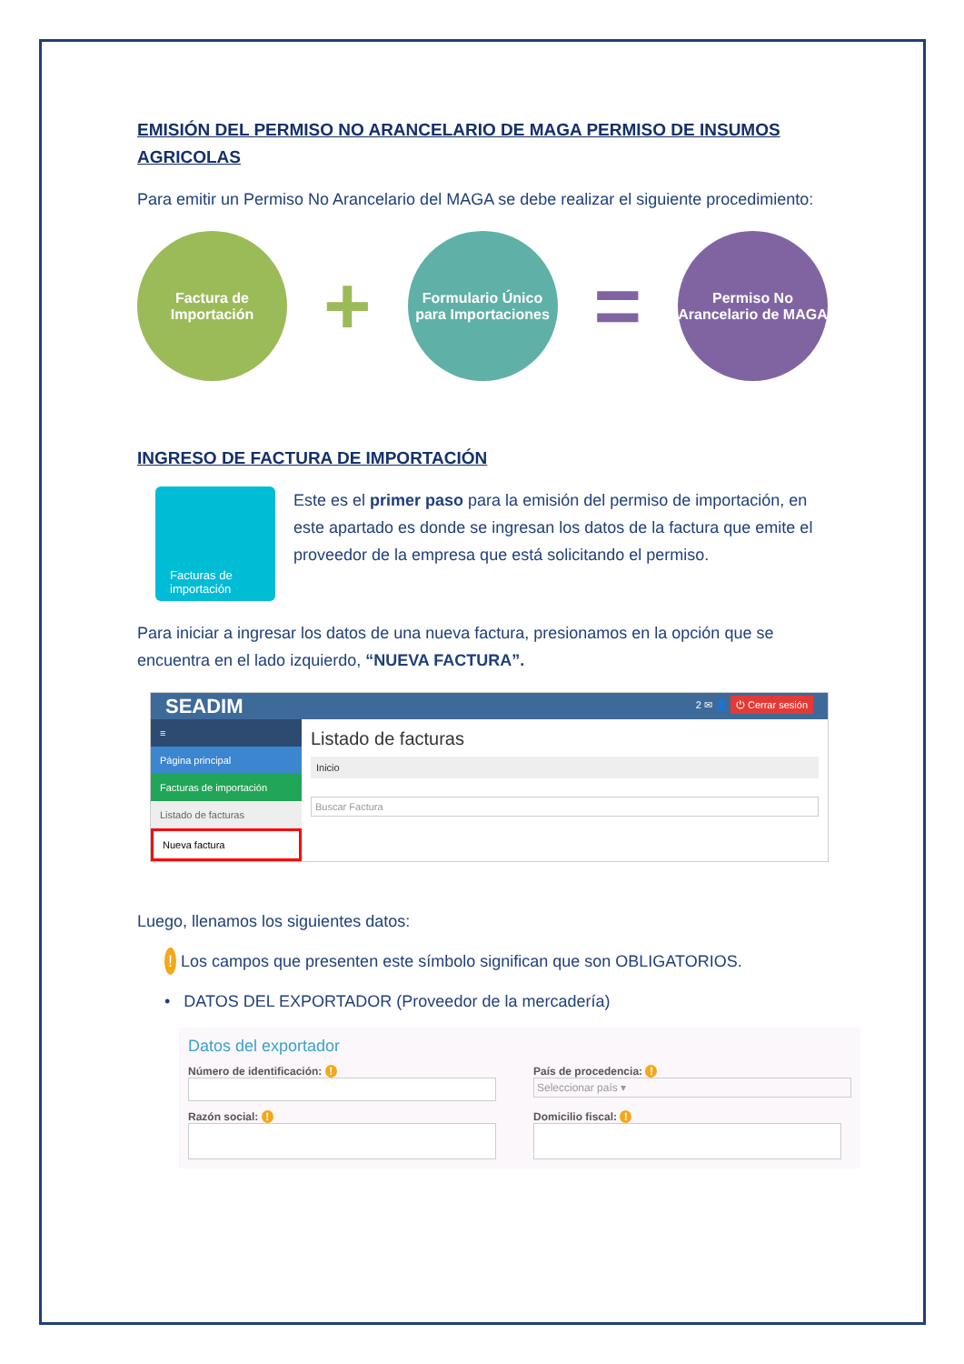EMISIÓN DEL PERMISO NO ARANCELARIO DE MAGA PERMISO DE INSUMOS AGRICOLAS
Para emitir un Permiso No Arancelario del MAGA se debe realizar el siguiente procedimiento:
Factura de Importación
+
Formulario Único para Importaciones
=
Permiso No Arancelario de MAGA
INGRESO DE FACTURA DE IMPORTACIÓN
Facturas de importación
Este es el primer paso para la emisión del permiso de importación, en este apartado es donde se ingresan los datos de la factura que emite el proveedor de la empresa que está solicitando el permiso.
Para iniciar a ingresar los datos de una nueva factura, presionamos en la opción que se encuentra en el lado izquierdo, “NUEVA FACTURA”.
SEADIM 2 ✉ 👤 ⏻ Cerrar sesión
≡
Página principal
Facturas de importación
Listado de facturas
Nueva factura
Listado de facturas
Inicio
Buscar Factura
Luego, llenamos los siguientes datos:
! Los campos que presenten este símbolo significan que son OBLIGATORIOS.
• DATOS DEL EXPORTADOR (Proveedor de la mercadería)
Datos del exportador
Número de identificación: !
País de procedencia: !
Seleccionar país ▾
Razón social: !
Domicilio fiscal: !